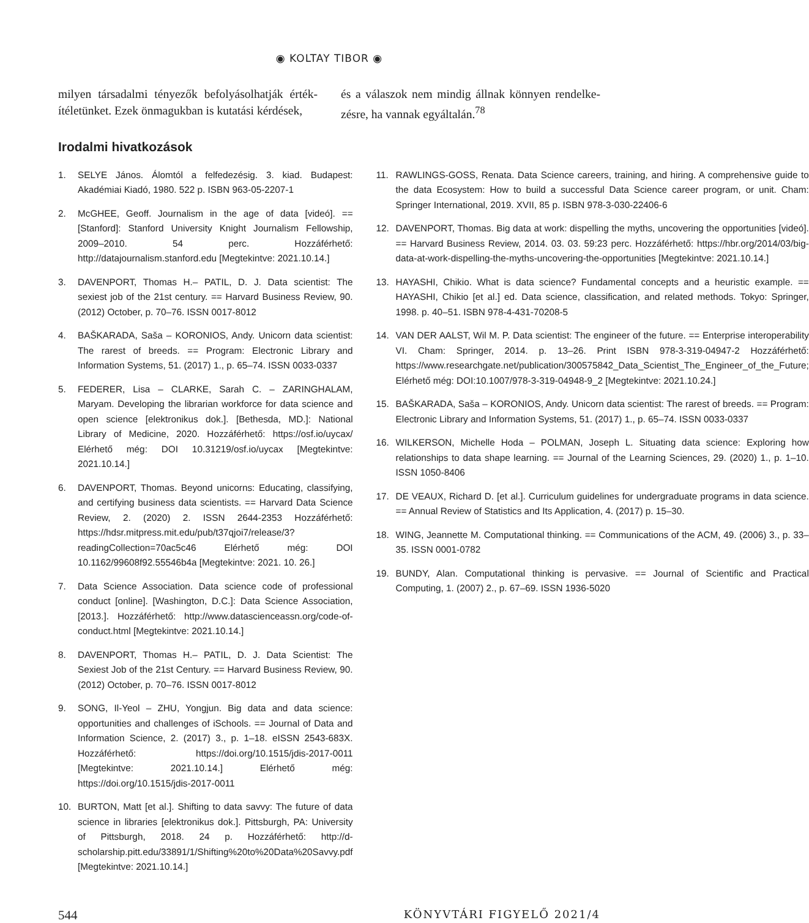◉ KOLTAY TIBOR ◉
milyen társadalmi tényezők befolyásolhatják érték­ítéletünket. Ezek önmagukban is kutatási kérdések,
és a válaszok nem mindig állnak könnyen rendelke­zésre, ha vannak egyáltalán.<sup>78</sup>
Irodalmi hivatkozások
1. SELYE János. Álomtól a felfedezésig. 3. kiad. Budapest: Akadémiai Kiadó, 1980. 522 p. ISBN 963-05-2207-1
2. McGHEE, Geoff. Journalism in the age of data [videó]. == [Stanford]: Stanford University Knight Journalism Fellowship, 2009–2010. 54 perc. Hozzáférhető: http://datajournalism.stanford.edu [Megtekintve: 2021.10.14.]
3. DAVENPORT, Thomas H.– PATIL, D. J. Data scientist: The sexiest job of the 21st century. == Harvard Business Review, 90. (2012) October, p. 70–76. ISSN 0017-8012
4. BAŠKARADA, Saša – KORONIOS, Andy. Unicorn data scientist: The rarest of breeds. == Program: Electronic Library and Information Systems, 51. (2017) 1., p. 65–74. ISSN 0033-0337
5. FEDERER, Lisa – CLARKE, Sarah C. – ZARINGHALAM, Maryam. Developing the librarian workforce for data science and open science [elektronikus dok.]. [Bethesda, MD.]: National Library of Medicine, 2020. Hozzáférhető: https://osf.io/uycax/ Elérhető még: DOI 10.31219/osf.io/uycax [Megtekintve: 2021.10.14.]
6. DAVENPORT, Thomas. Beyond unicorns: Educating, classifying, and certifying business data scientists. == Harvard Data Science Review, 2. (2020) 2. ISSN 2644-2353 Hozzáférhető: https://hdsr.mitpress.mit.edu/pub/t37qjoi7/release/3?readingCollection=70ac5c46 Elérhető még: DOI 10.1162/99608f92.55546b4a [Megtekintve: 2021. 10. 26.]
7. Data Science Association. Data science code of professional conduct [online]. [Washington, D.C.]: Data Science Association, [2013.]. Hozzáférhető: http://www.datascienceassn.org/code-of-conduct.html [Megtekintve: 2021.10.14.]
8. DAVENPORT, Thomas H.– PATIL, D. J. Data Scientist: The Sexiest Job of the 21st Century. == Harvard Business Review, 90. (2012) October, p. 70–76. ISSN 0017-8012
9. SONG, Il-Yeol – ZHU, Yongjun. Big data and data science: opportunities and challenges of iSchools. == Journal of Data and Information Science, 2. (2017) 3., p. 1–18. eISSN 2543-683X. Hozzáférhető: https://doi.org/10.1515/jdis-2017-0011 [Megtekintve: 2021.10.14.] Elérhető még: https://doi.org/10.1515/jdis-2017-0011
10. BURTON, Matt [et al.]. Shifting to data savvy: The future of data science in libraries [elektronikus dok.]. Pittsburgh, PA: University of Pittsburgh, 2018. 24 p. Hozzáférhető: http://d-scholarship.pitt.edu/33891/1/Shifting%20to%20Data%20Savvy.pdf [Megtekintve: 2021.10.14.]
11. RAWLINGS-GOSS, Renata. Data Science careers, training, and hiring. A comprehensive guide to the data Ecosystem: How to build a successful Data Science career program, or unit. Cham: Springer International, 2019. XVII, 85 p. ISBN 978-3-030-22406-6
12. DAVENPORT, Thomas. Big data at work: dispelling the myths, uncovering the opportunities [videó]. == Harvard Business Review, 2014. 03. 03. 59:23 perc. Hozzáférhető: https://hbr.org/2014/03/big-data-at-work-dispelling-the-myths-uncovering-the-opportunities [Megtekintve: 2021.10.14.]
13. HAYASHI, Chikio. What is data science? Fundamental concepts and a heuristic example. == HAYASHI, Chikio [et al.] ed. Data science, classification, and related methods. Tokyo: Springer, 1998. p. 40–51. ISBN 978-4-431-70208-5
14. VAN DER AALST, Wil M. P. Data scientist: The engineer of the future. == Enterprise interoperability VI. Cham: Springer, 2014. p. 13–26. Print ISBN 978-3-319-04947-2 Hozzáférhető: https://www.researchgate.net/publication/300575842_Data_Scientist_The_Engineer_of_the_Future; Elérhető még: DOI:10.1007/978-3-319-04948-9_2 [Megtekintve: 2021.10.24.]
15. BAŠKARADA, Saša – KORONIOS, Andy. Unicorn data scientist: The rarest of breeds. == Program: Electronic Library and Information Systems, 51. (2017) 1., p. 65–74. ISSN 0033-0337
16. WILKERSON, Michelle Hoda – POLMAN, Joseph L. Situating data science: Exploring how relationships to data shape learning. == Journal of the Learning Sciences, 29. (2020) 1., p. 1–10. ISSN 1050-8406
17. DE VEAUX, Richard D. [et al.]. Curriculum guidelines for undergraduate programs in data science. == Annual Review of Statistics and Its Application, 4. (2017) p. 15–30.
18. WING, Jeannette M. Computational thinking. == Communications of the ACM, 49. (2006) 3., p. 33–35. ISSN 0001-0782
19. BUNDY, Alan. Computational thinking is pervasive. == Journal of Scientific and Practical Computing, 1. (2007) 2., p. 67–69. ISSN 1936-5020
544 KÖNYVTÁRI FIGYELŐ 2021/4